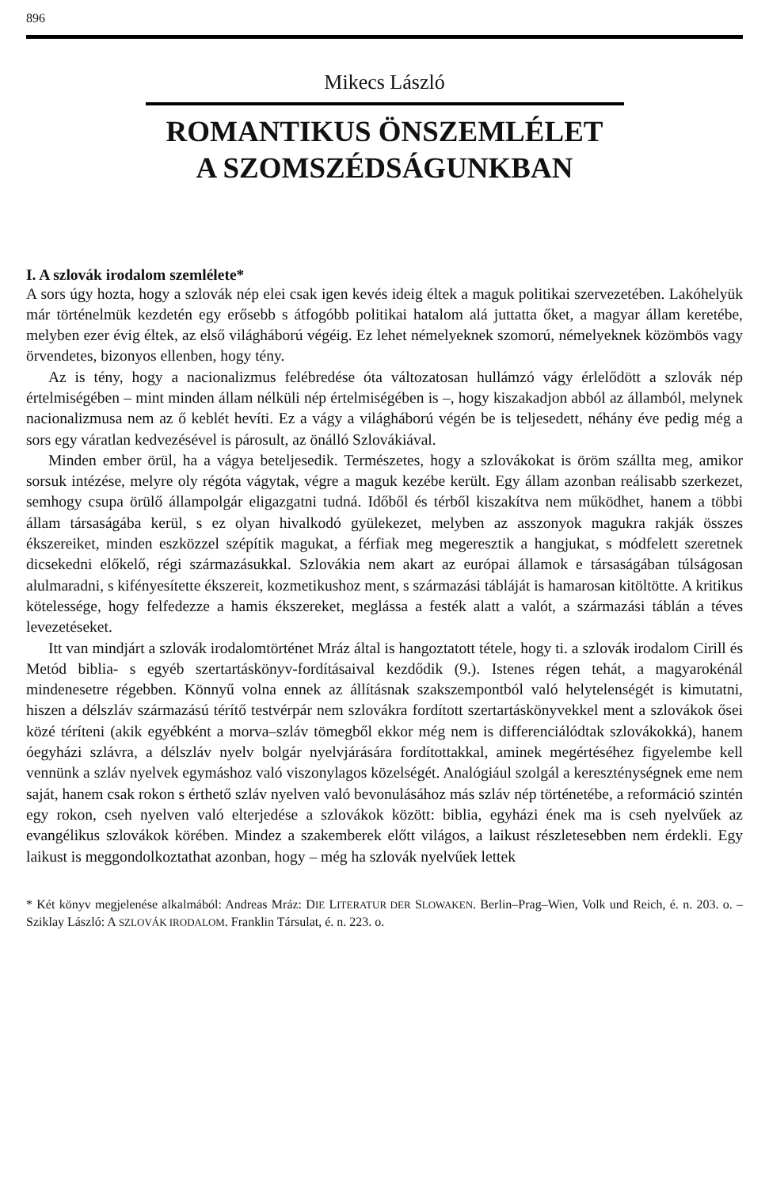896
Mikecs László
ROMANTIKUS ÖNSZEMLÉLET
A SZOMSZÉDSÁGUNKBAN
I. A szlovák irodalom szemlélete*
A sors úgy hozta, hogy a szlovák nép elei csak igen kevés ideig éltek a maguk politikai szervezetében. Lakóhelyük már történelmük kezdetén egy erősebb s átfogóbb politikai hatalom alá juttatta őket, a magyar állam keretébe, melyben ezer évig éltek, az első világháború végéig. Ez lehet némelyeknek szomorú, némelyeknek közömbös vagy örvendetes, bizonyos ellenben, hogy tény.
Az is tény, hogy a nacionalizmus felébredése óta változatosan hullámzó vágy érlelődött a szlovák nép értelmiségében – mint minden állam nélküli nép értelmiségében is –, hogy kiszakadjon abból az államból, melynek nacionalizmusa nem az ő keblét hevíti. Ez a vágy a világháború végén be is teljesedett, néhány éve pedig még a sors egy váratlan kedvezésével is párosult, az önálló Szlovákiával.
Minden ember örül, ha a vágya beteljesedik. Természetes, hogy a szlovákokat is öröm szállta meg, amikor sorsuk intézése, melyre oly régóta vágytak, végre a maguk kezébe került. Egy állam azonban reálisabb szerkezet, semhogy csupa örülő állampolgár eligazgatni tudná. Időből és térből kiszakítva nem működhet, hanem a többi állam társaságába kerül, s ez olyan hivalkodó gyülekezet, melyben az asszonyok magukra rakják összes ékszereiket, minden eszközzel szépítik magukat, a férfiak meg megeresztik a hangjukat, s módfelett szeretnek dicsekedni előkelő, régi származásukkal. Szlovákia nem akart az európai államok e társaságában túlságosan alulmaradni, s kifényesítette ékszereit, kozmetikushoz ment, s származási tábláját is hamarosan kitöltötte. A kritikus kötelessége, hogy felfedezze a hamis ékszereket, meglássa a festék alatt a valót, a származási táblán a téves levezetéseket.
Itt van mindjárt a szlovák irodalomtörténet Mráz által is hangoztatott tétele, hogy ti. a szlovák irodalom Cirill és Metód biblia- s egyéb szertartáskönyv-fordításaival kezdődik (9.). Istenes régen tehát, a magyarokénál mindenesetre régebben. Könnyű volna ennek az állításnak szakszempontból való helytelenségét is kimutatni, hiszen a délszláv származású térítő testvérpár nem szlovákra fordított szertartáskönyvekkel ment a szlovákok ősei közé téríteni (akik egyébként a morva–szláv tömegből ekkor még nem is differenciálódtak szlovákokká), hanem óegyházi szlávra, a délszláv nyelv bolgár nyelvjárására fordítottakkal, aminek megértéséhez figyelembe kell vennünk a szláv nyelvek egymáshoz való viszonylagos közelségét. Analógiául szolgál a kereszténységnek eme nem saját, hanem csak rokon s érthető szláv nyelven való bevonulásához más szláv nép történetébe, a reformáció szintén egy rokon, cseh nyelven való elterjedése a szlovákok között: biblia, egyházi ének ma is cseh nyelvűek az evangélikus szlovákok körében. Mindez a szakemberek előtt világos, a laikust részletesebben nem érdekli. Egy laikust is meggondolkoztathat azonban, hogy – még ha szlovák nyelvűek lettek
* Két könyv megjelenése alkalmából: Andreas Mráz: DIE LITERATUR DER SLOWAKEN. Berlin–Prag–Wien, Volk und Reich, é. n. 203. o. – Sziklay László: A SZLOVÁK IRODALOM. Franklin Társulat, é. n. 223. o.